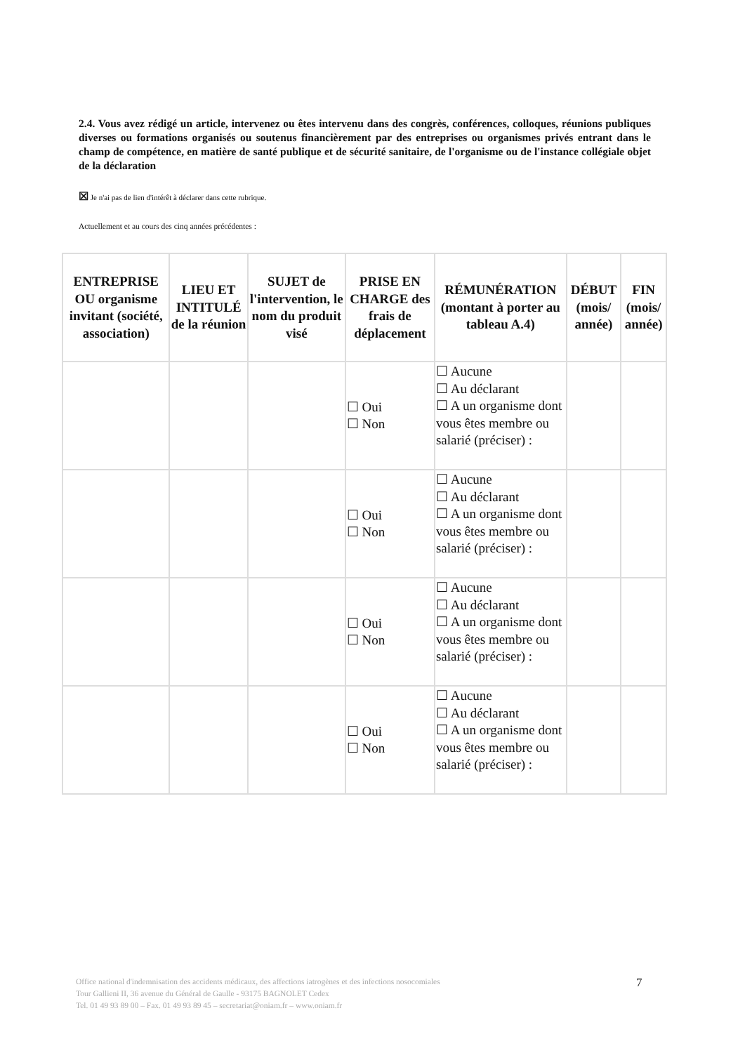2.4. Vous avez rédigé un article, intervenez ou êtes intervenu dans des congrès, conférences, colloques, réunions publiques diverses ou formations organisés ou soutenus financièrement par des entreprises ou organismes privés entrant dans le champ de compétence, en matière de santé publique et de sécurité sanitaire, de l'organisme ou de l'instance collégiale objet de la déclaration
☒ Je n'ai pas de lien d'intérêt à déclarer dans cette rubrique.
Actuellement et au cours des cinq années précédentes :
| ENTREPRISE OU organisme invitant (société, association) | LIEU ET INTITULÉ de la réunion | SUJET de l'intervention, le nom du produit visé | PRISE EN CHARGE des frais de déplacement | RÉMUNÉRATION (montant à porter au tableau A.4) | DÉBUT (mois/ année) | FIN (mois/ année) |
| --- | --- | --- | --- | --- | --- | --- |
| | | | ☐ Oui ☐ Non | ☐ Aucune ☐ Au déclarant ☐ A un organisme dont vous êtes membre ou salarié (préciser) : | | |
| | | | ☐ Oui ☐ Non | ☐ Aucune ☐ Au déclarant ☐ A un organisme dont vous êtes membre ou salarié (préciser) : | | |
| | | | ☐ Oui ☐ Non | ☐ Aucune ☐ Au déclarant ☐ A un organisme dont vous êtes membre ou salarié (préciser) : | | |
| | | | ☐ Oui ☐ Non | ☐ Aucune ☐ Au déclarant ☐ A un organisme dont vous êtes membre ou salarié (préciser) : | | |
Office national d'indemnisation des accidents médicaux, des affections iatrogènes et des infections nosocomiales
Tour Gallieni II, 36 avenue du Général de Gaulle - 93175 BAGNOLET Cedex
Tel. 01 49 93 89 00 – Fax. 01 49 93 89 45 – secretariat@oniam.fr – www.oniam.fr
7